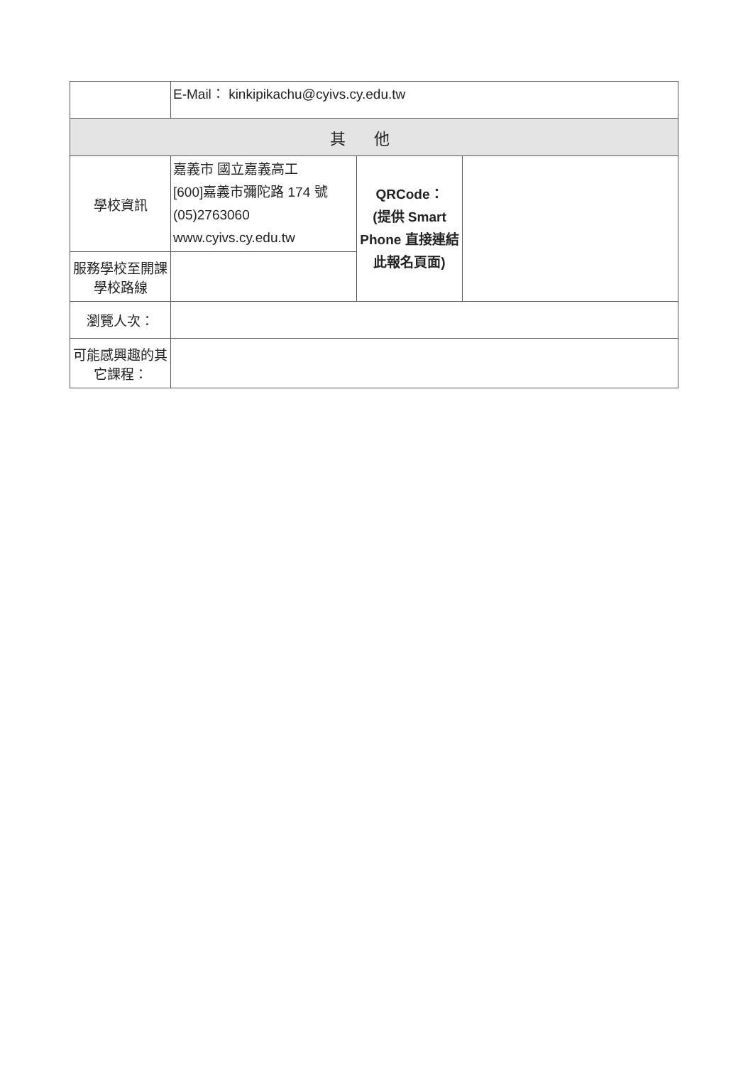| | E-Mail： kinkipikachu@cyivs.cy.edu.tw | | |
| 其他 | | | |
| 學校資訊 | 嘉義市 國立嘉義高工 [600]嘉義市彌陀路 174 號 (05)2763060 www.cyivs.cy.edu.tw | QRCode： (提供 Smart Phone 直接連結此報名頁面) | |
| 服務學校至開課學校路線 | | | |
| 瀏覽人次： | | | |
| 可能感興趣的其它課程： | | | |